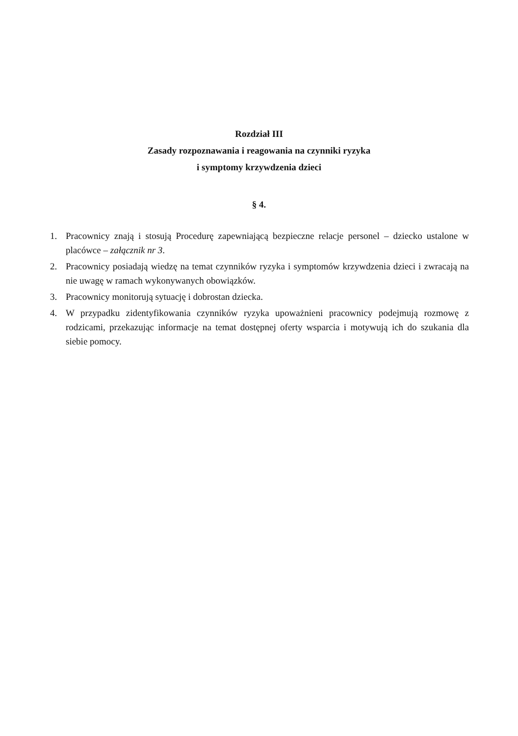Rozdział III
Zasady rozpoznawania i reagowania na czynniki ryzyka
i symptomy krzywdzenia dzieci
§ 4.
1. Pracownicy znają i stosują Procedurę zapewniającą bezpieczne relacje personel – dziecko ustalone w placówce – załącznik nr 3.
2. Pracownicy posiadają wiedzę na temat czynników ryzyka i symptomów krzywdzenia dzieci i zwracają na nie uwagę w ramach wykonywanych obowiązków.
3. Pracownicy monitorują sytuację i dobrostan dziecka.
4. W przypadku zidentyfikowania czynników ryzyka upoważnieni pracownicy podejmują rozmowę z rodzicami, przekazując informacje na temat dostępnej oferty wsparcia i motywują ich do szukania dla siebie pomocy.